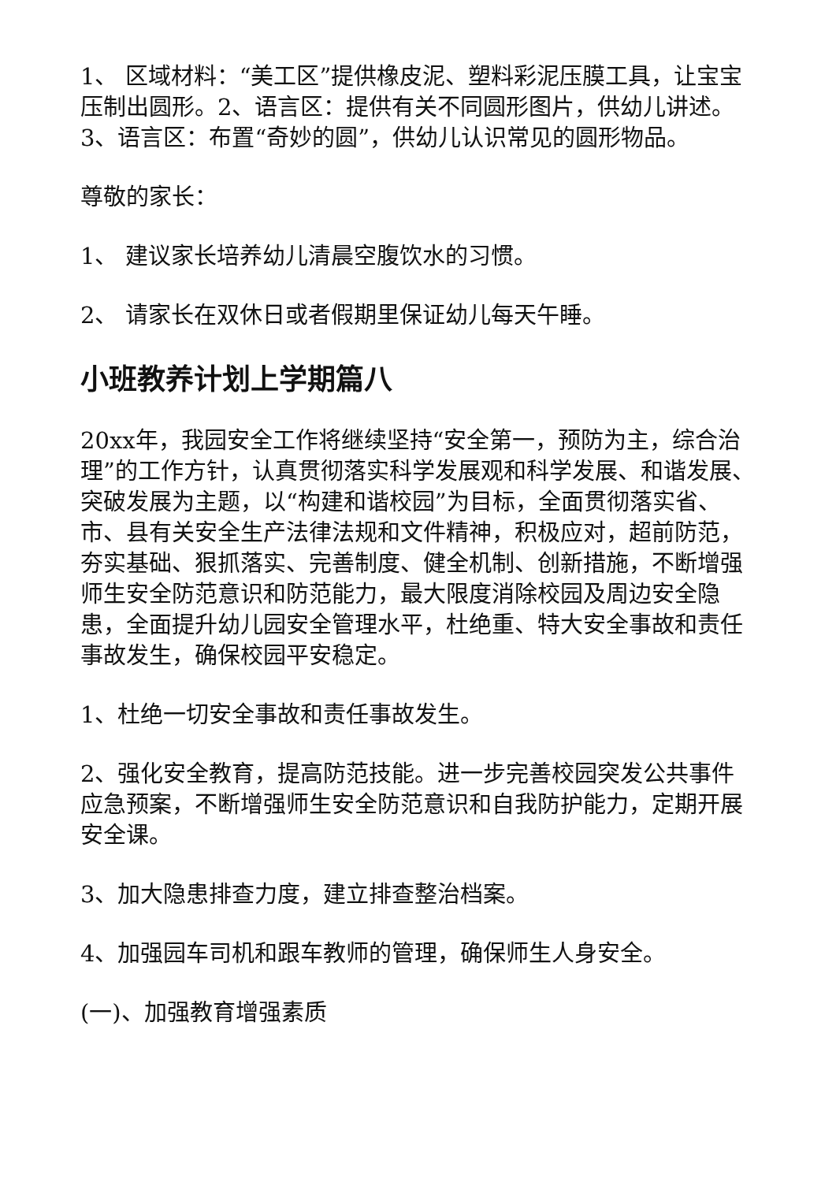1、 区域材料：“美工区”提供橡皮泥、塑料彩泥压膜工具，让宝宝压制出圆形。2、语言区：提供有关不同圆形图片，供幼儿讲述。3、语言区：布置“奇妙的圆”，供幼儿认识常见的圆形物品。
尊敬的家长：
1、 建议家长培养幼儿清晨空腹饮水的习惯。
2、 请家长在双休日或者假期里保证幼儿每天午睡。
小班教养计划上学期篇八
20xx年，我园安全工作将继续坚持“安全第一，预防为主，综合治理”的工作方针，认真贯彻落实科学发展观和科学发展、和谐发展、突破发展为主题，以“构建和谐校园”为目标，全面贯彻落实省、市、县有关安全生产法律法规和文件精神，积极应对，超前防范，夯实基础、狠抓落实、完善制度、健全机制、创新措施，不断增强师生安全防范意识和防范能力，最大限度消除校园及周边安全隐患，全面提升幼儿园安全管理水平，杜绝重、特大安全事故和责任事故发生，确保校园平安稳定。
1、杜绝一切安全事故和责任事故发生。
2、强化安全教育，提高防范技能。进一步完善校园突发公共事件应急预案，不断增强师生安全防范意识和自我防护能力，定期开展安全课。
3、加大隐患排查力度，建立排查整治档案。
4、加强园车司机和跟车教师的管理，确保师生人身安全。
(一)、加强教育增强素质